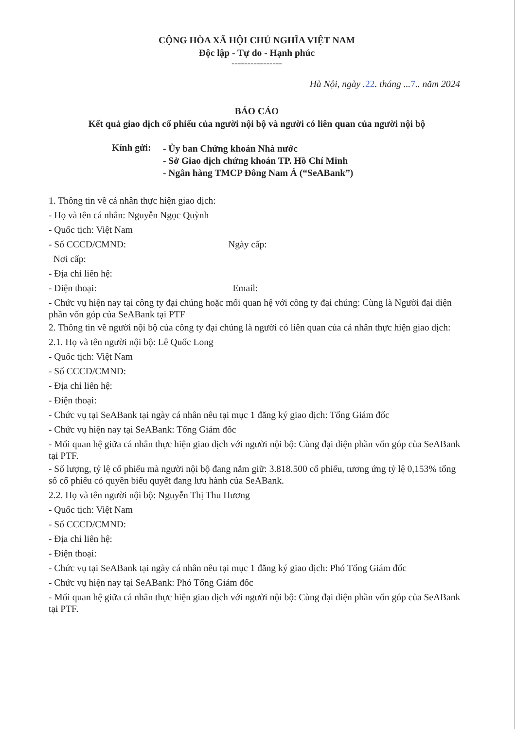CỘNG HÒA XÃ HỘI CHỦ NGHĨA VIỆT NAM
Độc lập - Tự do - Hạnh phúc
----------------
Hà Nội, ngày .22. tháng ...7.. năm 2024
BÁO CÁO
Kết quả giao dịch cổ phiếu của người nội bộ và người có liên quan của người nội bộ
Kính gửi:
- Ủy ban Chứng khoán Nhà nước
- Sở Giao dịch chứng khoán TP. Hồ Chí Minh
- Ngân hàng TMCP Đông Nam Á (“SeABank”)
1. Thông tin về cá nhân thực hiện giao dịch:
- Họ và tên cá nhân: Nguyễn Ngọc Quỳnh
- Quốc tịch: Việt Nam
- Số CCCD/CMND: Ngày cấp:
Nơi cấp:
- Địa chỉ liên hệ:
- Điện thoại: Email:
- Chức vụ hiện nay tại công ty đại chúng hoặc mối quan hệ với công ty đại chúng: Cùng là Người đại diện phần vốn góp của SeABank tại PTF
2. Thông tin về người nội bộ của công ty đại chúng là người có liên quan của cá nhân thực hiện giao dịch:
2.1. Họ và tên người nội bộ: Lê Quốc Long
- Quốc tịch: Việt Nam
- Số CCCD/CMND:
- Địa chỉ liên hệ:
- Điện thoại:
- Chức vụ tại SeABank tại ngày cá nhân nêu tại mục 1 đăng ký giao dịch: Tổng Giám đốc
- Chức vụ hiện nay tại SeABank: Tổng Giám đốc
- Mối quan hệ giữa cá nhân thực hiện giao dịch với người nội bộ: Cùng đại diện phần vốn góp của SeABank tại PTF.
- Số lượng, tỷ lệ cổ phiếu mà người nội bộ đang nắm giữ: 3.818.500 cổ phiếu, tương ứng tỷ lệ 0,153% tổng số cổ phiếu có quyền biểu quyết đang lưu hành của SeABank.
2.2. Họ và tên người nội bộ: Nguyễn Thị Thu Hương
- Quốc tịch: Việt Nam
- Số CCCD/CMND:
- Địa chỉ liên hệ:
- Điện thoại:
- Chức vụ tại SeABank tại ngày cá nhân nêu tại mục 1 đăng ký giao dịch: Phó Tổng Giám đốc
- Chức vụ hiện nay tại SeABank: Phó Tổng Giám đốc
- Mối quan hệ giữa cá nhân thực hiện giao dịch với người nội bộ: Cùng đại diện phần vốn góp của SeABank tại PTF.